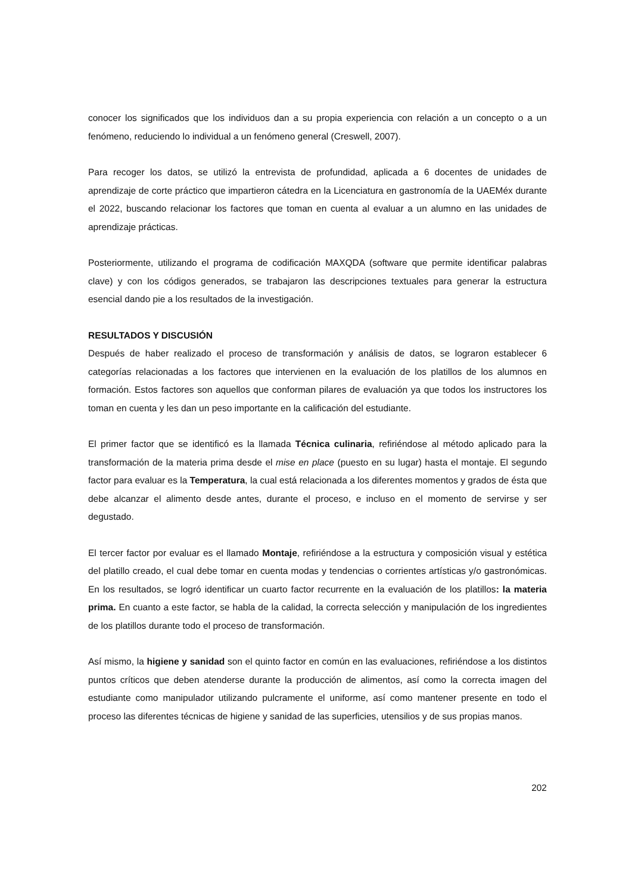conocer los significados que los individuos dan a su propia experiencia con relación a un concepto o a un fenómeno, reduciendo lo individual a un fenómeno general (Creswell, 2007).
Para recoger los datos, se utilizó la entrevista de profundidad, aplicada a 6 docentes de unidades de aprendizaje de corte práctico que impartieron cátedra en la Licenciatura en gastronomía de la UAEMéx durante el 2022, buscando relacionar los factores que toman en cuenta al evaluar a un alumno en las unidades de aprendizaje prácticas.
Posteriormente, utilizando el programa de codificación MAXQDA (software que permite identificar palabras clave) y con los códigos generados, se trabajaron las descripciones textuales para generar la estructura esencial dando pie a los resultados de la investigación.
RESULTADOS Y DISCUSIÓN
Después de haber realizado el proceso de transformación y análisis de datos, se lograron establecer 6 categorías relacionadas a los factores que intervienen en la evaluación de los platillos de los alumnos en formación. Estos factores son aquellos que conforman pilares de evaluación ya que todos los instructores los toman en cuenta y les dan un peso importante en la calificación del estudiante.
El primer factor que se identificó es la llamada Técnica culinaria, refiriéndose al método aplicado para la transformación de la materia prima desde el mise en place (puesto en su lugar) hasta el montaje. El segundo factor para evaluar es la Temperatura, la cual está relacionada a los diferentes momentos y grados de ésta que debe alcanzar el alimento desde antes, durante el proceso, e incluso en el momento de servirse y ser degustado.
El tercer factor por evaluar es el llamado Montaje, refiriéndose a la estructura y composición visual y estética del platillo creado, el cual debe tomar en cuenta modas y tendencias o corrientes artísticas y/o gastronómicas. En los resultados, se logró identificar un cuarto factor recurrente en la evaluación de los platillos: la materia prima. En cuanto a este factor, se habla de la calidad, la correcta selección y manipulación de los ingredientes de los platillos durante todo el proceso de transformación.
Así mismo, la higiene y sanidad son el quinto factor en común en las evaluaciones, refiriéndose a los distintos puntos críticos que deben atenderse durante la producción de alimentos, así como la correcta imagen del estudiante como manipulador utilizando pulcramente el uniforme, así como mantener presente en todo el proceso las diferentes técnicas de higiene y sanidad de las superficies, utensilios y de sus propias manos.
202